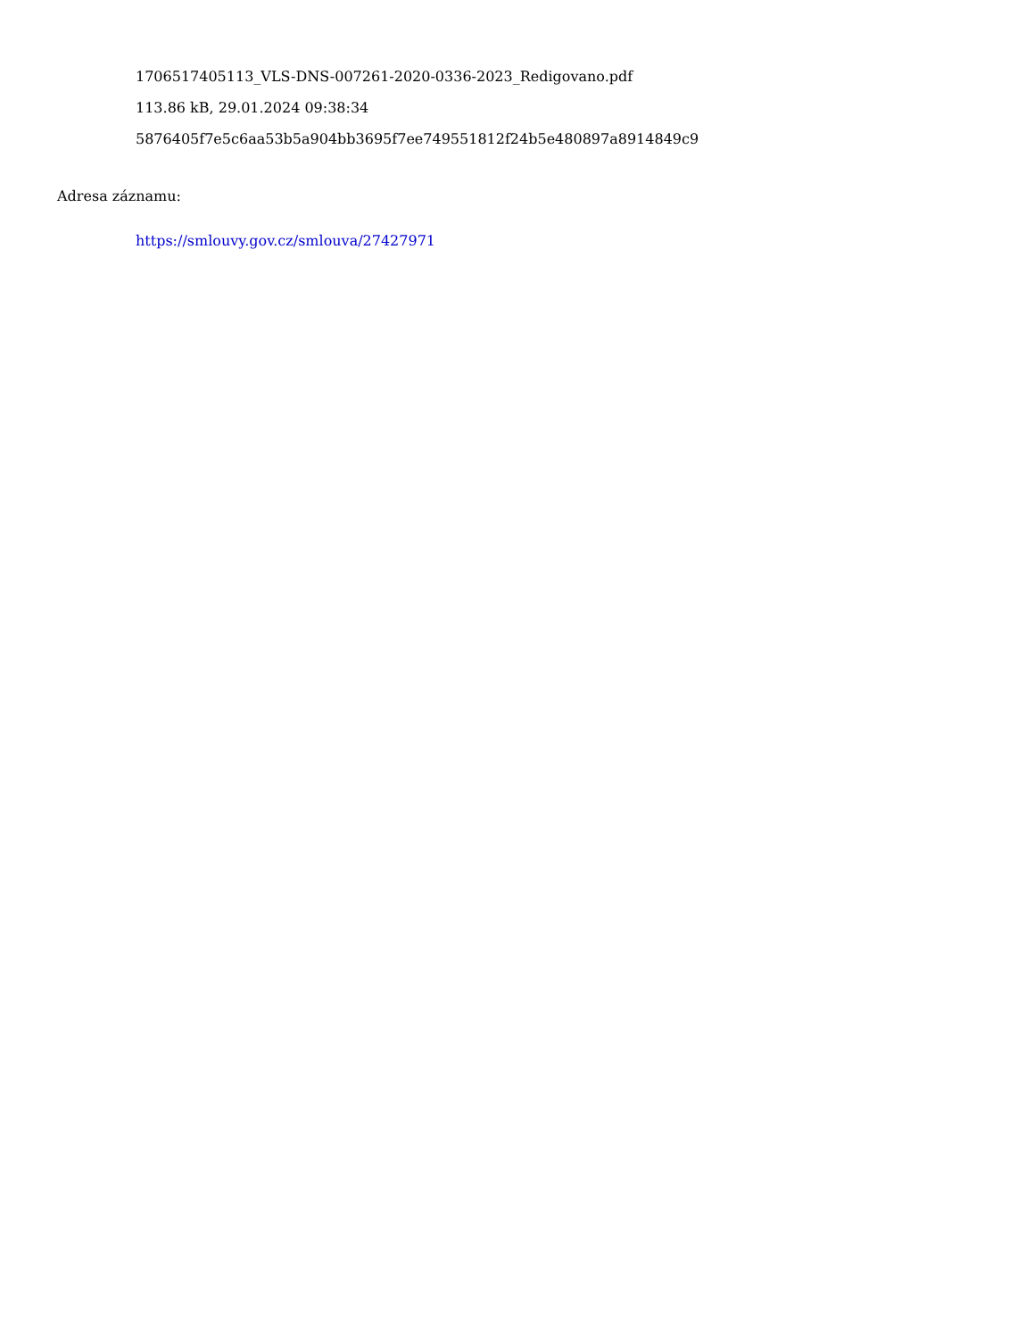1706517405113_VLS-DNS-007261-2020-0336-2023_Redigovano.pdf
113.86 kB, 29.01.2024 09:38:34
5876405f7e5c6aa53b5a904bb3695f7ee749551812f24b5e480897a8914849c9
Adresa záznamu:
https://smlouvy.gov.cz/smlouva/27427971